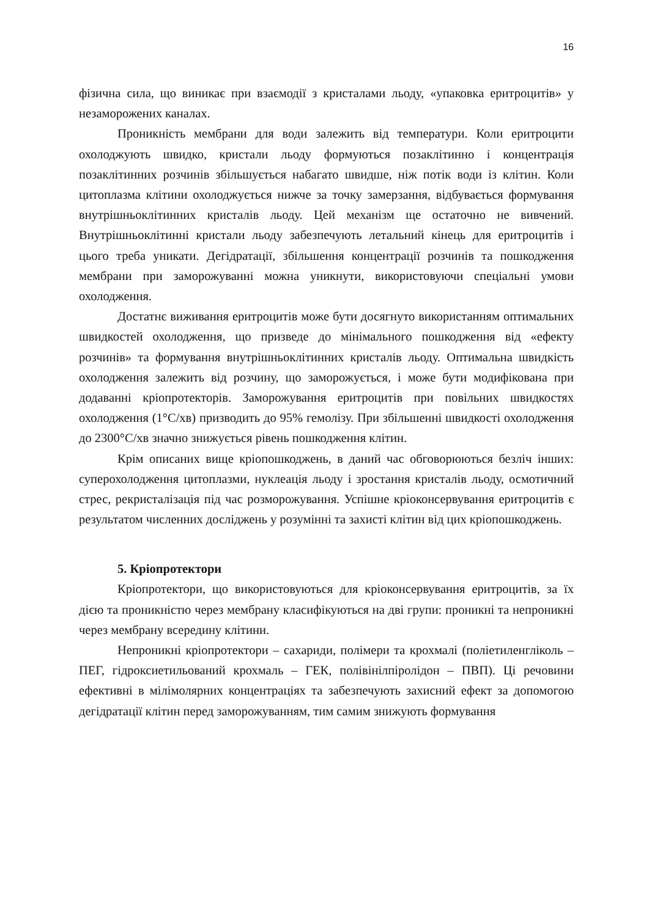16
фізична сила, що виникає при взаємодії з кристалами льоду, «упаковка еритроцитів» у незаморожених каналах.
Проникність мембрани для води залежить від температури. Коли еритроцити охолоджують швидко, кристали льоду формуються позаклітинно і концентрація позаклітинних розчинів збільшується набагато швидше, ніж потік води із клітин. Коли цитоплазма клітини охолоджується нижче за точку замерзання, відбувається формування внутрішньоклітинних кристалів льоду. Цей механізм ще остаточно не вивчений. Внутрішньоклітинні кристали льоду забезпечують летальний кінець для еритроцитів і цього треба уникати. Дегідратації, збільшення концентрації розчинів та пошкодження мембрани при заморожуванні можна уникнути, використовуючи спеціальні умови охолодження.
Достатнє виживання еритроцитів може бути досягнуто використанням оптимальних швидкостей охолодження, що призведе до мінімального пошкодження від «ефекту розчинів» та формування внутрішньоклітинних кристалів льоду. Оптимальна швидкість охолодження залежить від розчину, що заморожується, і може бути модифікована при додаванні кріопротекторів. Заморожування еритроцитів при повільних швидкостях охолодження (1°С/хв) призводить до 95% гемолізу. При збільшенні швидкості охолодження до 2300°С/хв значно знижується рівень пошкодження клітин.
Крім описаних вище кріопошкоджень, в даний час обговорюються безліч інших: суперохолодження цитоплазми, нуклеація льоду і зростання кристалів льоду, осмотичний стрес, рекристалізація під час розморожування. Успішне кріоконсервування еритроцитів є результатом численних досліджень у розумінні та захисті клітин від цих кріопошкоджень.
5. Кріопротектори
Кріопротектори, що використовуються для кріоконсервування еритроцитів, за їх дією та проникністю через мембрану класифікуються на дві групи: проникні та непроникні через мембрану всередину клітини.
Непроникні кріопротектори – сахариди, полімери та крохмалі (поліетиленгліколь – ПЕГ, гідроксиетильований крохмаль – ГЕК, полівінілпіролідон – ПВП). Ці речовини ефективні в мілімолярних концентраціях та забезпечують захисний ефект за допомогою дегідратації клітин перед заморожуванням, тим самим знижують формування